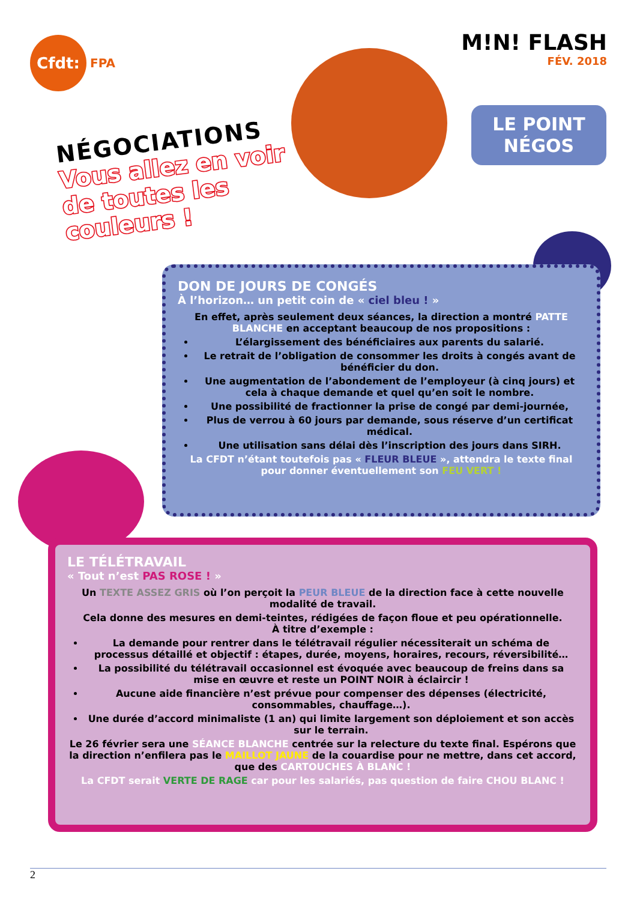Cfdt:
FPA
M!N! FLASH
FÉV. 2018
LE POINT
NÉGOS
NÉGOCIATIONS
Vous allez en voir
de toutes les
couleurs !
DON DE JOURS DE CONGÉS
À l’horizon… un petit coin de « ciel bleu ! »
En effet, après seulement deux séances, la direction a montré PATTE BLANCHE en acceptant beaucoup de nos propositions :
L’élargissement des bénéficiaires aux parents du salarié.
Le retrait de l’obligation de consommer les droits à congés avant de bénéficier du don.
Une augmentation de l’abondement de l’employeur (à cinq jours) et cela à chaque demande et quel qu’en soit le nombre.
Une possibilité de fractionner la prise de congé par demi-journée,
Plus de verrou à 60 jours par demande, sous réserve d’un certificat médical.
Une utilisation sans délai dès l’inscription des jours dans SIRH.
La CFDT n’étant toutefois pas « FLEUR BLEUE », attendra le texte final pour donner éventuellement son FEU VERT !
LE TÉLÉTRAVAIL
« Tout n’est PAS ROSE ! »
Un TEXTE ASSEZ GRIS où l’on perçoit la PEUR BLEUE de la direction face à cette nouvelle modalité de travail.
Cela donne des mesures en demi-teintes, rédigées de façon floue et peu opérationnelle.
À titre d’exemple :
La demande pour rentrer dans le télétravail régulier nécessiterait un schéma de processus détaillé et objectif : étapes, durée, moyens, horaires, recours, réversibilité…
La possibilité du télétravail occasionnel est évoquée avec beaucoup de freins dans sa mise en œuvre et reste un POINT NOIR à éclaircir !
Aucune aide financière n’est prévue pour compenser des dépenses (électricité, consommables, chauffage…).
Une durée d’accord minimaliste (1 an) qui limite largement son déploiement et son accès sur le terrain.
Le 26 février sera une SÉANCE BLANCHE centrée sur la relecture du texte final. Espérons que la direction n’enfilera pas le MAILLOT JAUNE de la couardise pour ne mettre, dans cet accord, que des CARTOUCHES À BLANC !
La CFDT serait VERTE DE RAGE car pour les salariés, pas question de faire CHOU BLANC !
2